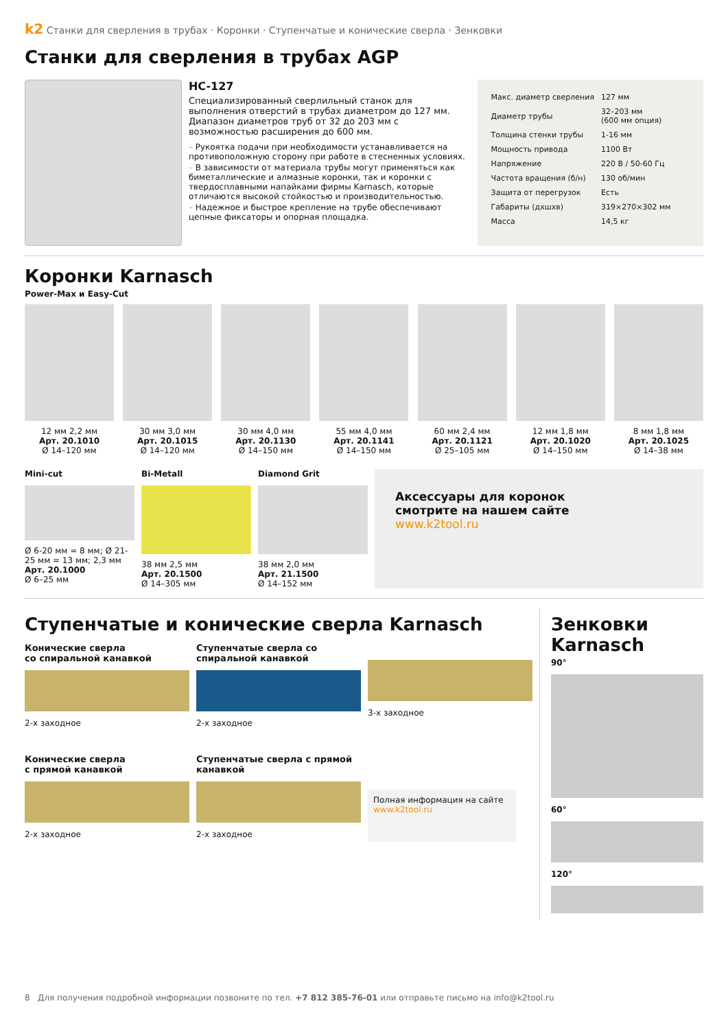k2 Станки для сверления в трубах · Коронки · Ступенчатые и конические сверла · Зенковки
Станки для сверления в трубах AGP
HC-127
Специализированный сверлильный станок для выполнения отверстий в трубах диаметром до 127 мм. Диапазон диаметров труб от 32 до 203 мм с возможностью расширения до 600 мм.
– Рукоятка подачи при необходимости устанавливается на противоположную сторону при работе в стесненных условиях.
– В зависимости от материала трубы могут применяться как биметаллические и алмазные коронки, так и коронки с твердосплавными напайками фирмы Karnasch, которые отличаются высокой стойкостью и производительностью.
– Надежное и быстрое крепление на трубе обеспечивают цепные фиксаторы и опорная площадка.
| Макс. диаметр сверления | 127 мм |
| Диаметр трубы | 32–203 мм (600 мм опция) |
| Толщина стенки трубы | 1-16 мм |
| Мощность привода | 1100 Вт |
| Напряжение | 220 В / 50-60 Гц |
| Частота вращения (б/н) | 130 об/мин |
| Защита от перегрузок | Есть |
| Габариты (дхшхв) | 319×270×302 мм |
| Масса | 14,5 кг |
Коронки Karnasch
Power-Max и Easy-Cut
12 мм 2,2 мм
Арт. 20.1010
Ø 14–120 мм
30 мм 3,0 мм
Арт. 20.1015
Ø 14–120 мм
30 мм 4,0 мм
Арт. 20.1130
Ø 14–150 мм
55 мм 4,0 мм
Арт. 20.1141
Ø 14–150 мм
60 мм 2,4 мм
Арт. 20.1121
Ø 25–105 мм
12 мм 1,8 мм
Арт. 20.1020
Ø 14–150 мм
8 мм 1,8 мм
Арт. 20.1025
Ø 14–38 мм
Mini-cut
Ø 6-20 мм = 8 мм; Ø 21-25 мм = 13 мм; 2,3 мм
Арт. 20.1000
Ø 6–25 мм
Bi-Metall
38 мм 2,5 мм
Арт. 20.1500
Ø 14–305 мм
Diamond Grit
38 мм 2,0 мм
Арт. 21.1500
Ø 14–152 мм
Аксессуары для коронок
смотрите на нашем сайте
www.k2tool.ru
Ступенчатые и конические сверла Karnasch
Конические сверла
со спиральной канавкой
2-х заходное
Ступенчатые сверла со спиральной канавкой
2-х заходное
3-х заходное
Конические сверла
с прямой канавкой
2-х заходное
Ступенчатые сверла с прямой канавкой
2-х заходное
Полная информация на сайте www.k2tool.ru
Зенковки Karnasch
90°
60°
120°
8 Для получения подробной информации позвоните по тел. +7 812 385-76-01 или отправьте письмо на info@k2tool.ru